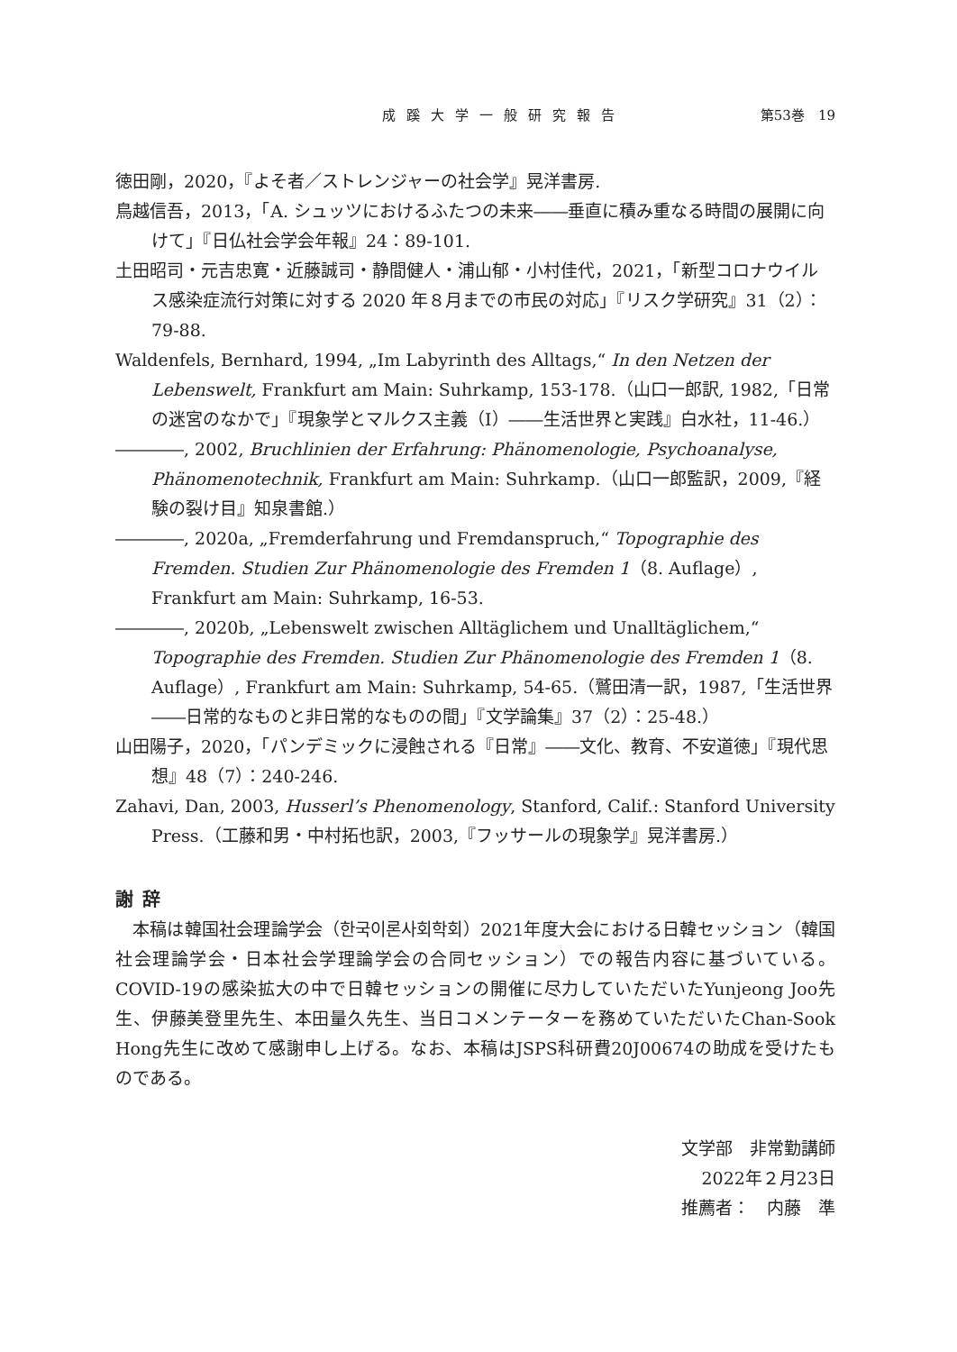成蹊大学一般研究報告 第53巻　19
徳田剛，2020，『よそ者／ストレンジャーの社会学』晃洋書房.
鳥越信吾，2013，「A. シュッツにおけるふたつの未来――垂直に積み重なる時間の展開に向けて」『日仏社会学会年報』24：89-101.
土田昭司・元吉忠寛・近藤誠司・静間健人・浦山郁・小村佳代，2021，「新型コロナウイルス感染症流行対策に対する 2020 年８月までの市民の対応」『リスク学研究』31（2）：79-88.
Waldenfels, Bernhard, 1994, „Im Labyrinth des Alltags,“ In den Netzen der Lebenswelt, Frankfurt am Main: Suhrkamp, 153-178.（山口一郎訳, 1982,「日常の迷宮のなかで」『現象学とマルクス主義（Ⅰ）――生活世界と実践』白水社，11-46.）
――――, 2002, Bruchlinien der Erfahrung: Phänomenologie, Psychoanalyse, Phänomenotechnik, Frankfurt am Main: Suhrkamp.（山口一郎監訳，2009,『経験の裂け目』知泉書館.）
――――, 2020a, „Fremderfahrung und Fremdanspruch,“ Topographie des Fremden. Studien Zur Phänomenologie des Fremden 1（8. Auflage）, Frankfurt am Main: Suhrkamp, 16-53.
――――, 2020b, „Lebenswelt zwischen Alltäglichem und Unalltäglichem,“ Topographie des Fremden. Studien Zur Phänomenologie des Fremden 1（8. Auflage）, Frankfurt am Main: Suhrkamp, 54-65.（鷲田清一訳，1987,「生活世界――日常的なものと非日常的なものの間」『文学論集』37（2）：25-48.）
山田陽子，2020，「パンデミックに浸蝕される『日常』――文化、教育、不安道徳」『現代思想』48（7）：240-246.
Zahavi, Dan, 2003, Husserl’s Phenomenology, Stanford, Calif.: Stanford University Press.（工藤和男・中村拓也訳，2003,『フッサールの現象学』晃洋書房.）
謝辞
本稿は韓国社会理論学会（한국이론사회학회）2021年度大会における日韓セッション（韓国社会理論学会・日本社会学理論学会の合同セッション）での報告内容に基づいている。COVID-19の感染拡大の中で日韓セッションの開催に尽力していただいたYunjeong Joo先生、伊藤美登里先生、本田量久先生、当日コメンテーターを務めていただいたChan-Sook Hong先生に改めて感謝申し上げる。なお、本稿はJSPS科研費20J00674の助成を受けたものである。
文学部　非常勤講師
2022年２月23日
推薦者：　内藤　準